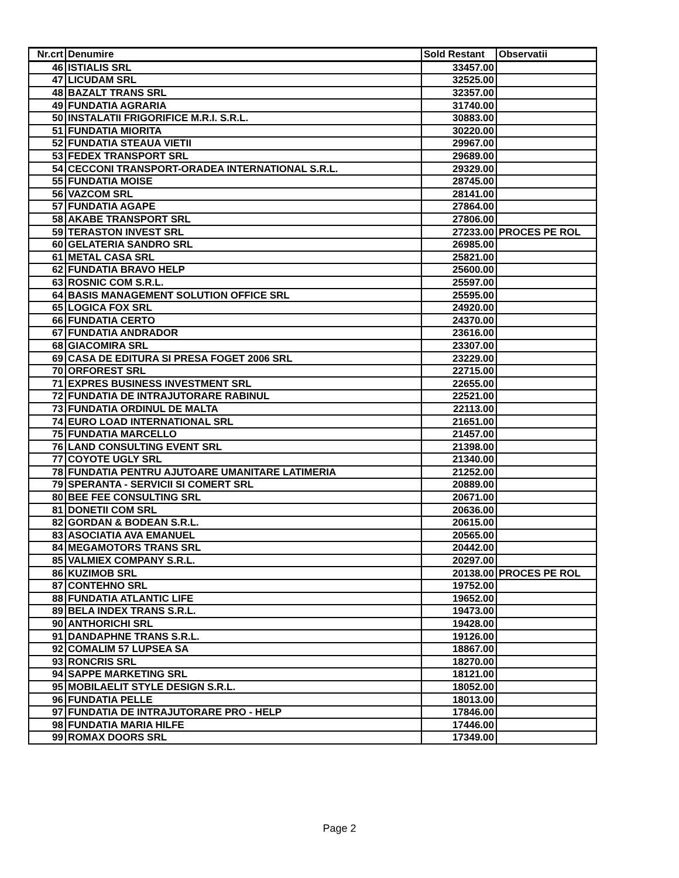| Nr.crt | Denumire | Sold Restant | Observatii |
| --- | --- | --- | --- |
| 46 | ISTIALIS SRL | 33457.00 | |
| 47 | LICUDAM SRL | 32525.00 | |
| 48 | BAZALT TRANS SRL | 32357.00 | |
| 49 | FUNDATIA AGRARIA | 31740.00 | |
| 50 | INSTALATII FRIGORIFICE M.R.I. S.R.L. | 30883.00 | |
| 51 | FUNDATIA MIORITA | 30220.00 | |
| 52 | FUNDATIA STEAUA VIETII | 29967.00 | |
| 53 | FEDEX TRANSPORT SRL | 29689.00 | |
| 54 | CECCONI TRANSPORT-ORADEA INTERNATIONAL S.R.L. | 29329.00 | |
| 55 | FUNDATIA MOISE | 28745.00 | |
| 56 | VAZCOM SRL | 28141.00 | |
| 57 | FUNDATIA AGAPE | 27864.00 | |
| 58 | AKABE TRANSPORT SRL | 27806.00 | |
| 59 | TERASTON INVEST SRL | 27233.00 | PROCES PE ROL |
| 60 | GELATERIA SANDRO SRL | 26985.00 | |
| 61 | METAL CASA SRL | 25821.00 | |
| 62 | FUNDATIA BRAVO HELP | 25600.00 | |
| 63 | ROSNIC COM S.R.L. | 25597.00 | |
| 64 | BASIS MANAGEMENT SOLUTION OFFICE SRL | 25595.00 | |
| 65 | LOGICA FOX SRL | 24920.00 | |
| 66 | FUNDATIA CERTO | 24370.00 | |
| 67 | FUNDATIA ANDRADOR | 23616.00 | |
| 68 | GIACOMIRA SRL | 23307.00 | |
| 69 | CASA DE EDITURA SI PRESA FOGET 2006 SRL | 23229.00 | |
| 70 | ORFOREST SRL | 22715.00 | |
| 71 | EXPRES BUSINESS INVESTMENT SRL | 22655.00 | |
| 72 | FUNDATIA DE INTRAJUTORARE RABINUL | 22521.00 | |
| 73 | FUNDATIA ORDINUL DE MALTA | 22113.00 | |
| 74 | EURO LOAD INTERNATIONAL SRL | 21651.00 | |
| 75 | FUNDATIA MARCELLO | 21457.00 | |
| 76 | LAND CONSULTING EVENT SRL | 21398.00 | |
| 77 | COYOTE UGLY SRL | 21340.00 | |
| 78 | FUNDATIA PENTRU AJUTOARE UMANITARE LATIMERIA | 21252.00 | |
| 79 | SPERANTA - SERVICII SI COMERT SRL | 20889.00 | |
| 80 | BEE FEE CONSULTING SRL | 20671.00 | |
| 81 | DONETII COM SRL | 20636.00 | |
| 82 | GORDAN & BODEAN S.R.L. | 20615.00 | |
| 83 | ASOCIATIA AVA EMANUEL | 20565.00 | |
| 84 | MEGAMOTORS TRANS SRL | 20442.00 | |
| 85 | VALMIEX COMPANY S.R.L. | 20297.00 | |
| 86 | KUZIMOB SRL | 20138.00 | PROCES PE ROL |
| 87 | CONTEHNO SRL | 19752.00 | |
| 88 | FUNDATIA ATLANTIC LIFE | 19652.00 | |
| 89 | BELA INDEX TRANS S.R.L. | 19473.00 | |
| 90 | ANTHORICHI SRL | 19428.00 | |
| 91 | DANDAPHNE TRANS S.R.L. | 19126.00 | |
| 92 | COMALIM 57 LUPSEA SA | 18867.00 | |
| 93 | RONCRIS SRL | 18270.00 | |
| 94 | SAPPE MARKETING SRL | 18121.00 | |
| 95 | MOBILAELIT STYLE DESIGN S.R.L. | 18052.00 | |
| 96 | FUNDATIA PELLE | 18013.00 | |
| 97 | FUNDATIA DE INTRAJUTORARE PRO - HELP | 17846.00 | |
| 98 | FUNDATIA MARIA HILFE | 17446.00 | |
| 99 | ROMAX DOORS SRL | 17349.00 | |
Page 2